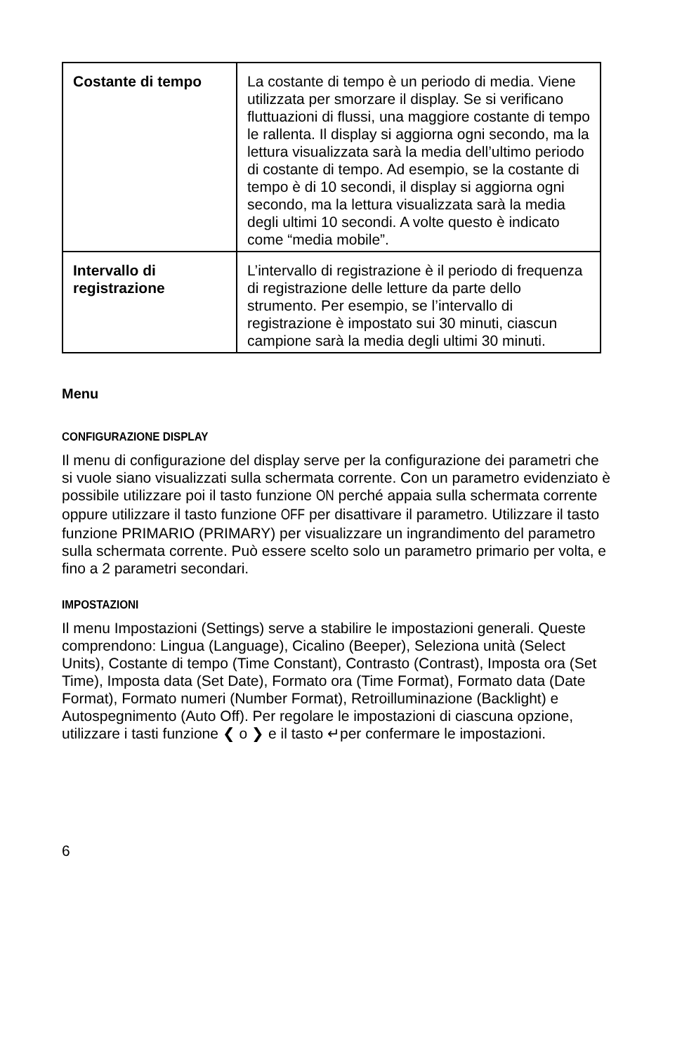| Costante di tempo | La costante di tempo è un periodo di media. Viene utilizzata per smorzare il display. Se si verificano fluttuazioni di flussi, una maggiore costante di tempo le rallenta. Il display si aggiorna ogni secondo, ma la lettura visualizzata sarà la media dell’ultimo periodo di costante di tempo. Ad esempio, se la costante di tempo è di 10 secondi, il display si aggiorna ogni secondo, ma la lettura visualizzata sarà la media degli ultimi 10 secondi. A volte questo è indicato come “media mobile”. |
| Intervallo di registrazione | L’intervallo di registrazione è il periodo di frequenza di registrazione delle letture da parte dello strumento. Per esempio, se l’intervallo di registrazione è impostato sui 30 minuti, ciascun campione sarà la media degli ultimi 30 minuti. |
Menu
CONFIGURAZIONE DISPLAY
Il menu di configurazione del display serve per la configurazione dei parametri che si vuole siano visualizzati sulla schermata corrente. Con un parametro evidenziato è possibile utilizzare poi il tasto funzione ON perché appaia sulla schermata corrente oppure utilizzare il tasto funzione OFF per disattivare il parametro. Utilizzare il tasto funzione PRIMARIO (PRIMARY) per visualizzare un ingrandimento del parametro sulla schermata corrente. Può essere scelto solo un parametro primario per volta, e fino a 2 parametri secondari.
IMPOSTAZIONI
Il menu Impostazioni (Settings) serve a stabilire le impostazioni generali. Queste comprendono: Lingua (Language), Cicalino (Beeper), Seleziona unità (Select Units), Costante di tempo (Time Constant), Contrasto (Contrast), Imposta ora (Set Time), Imposta data (Set Date), Formato ora (Time Format), Formato data (Date Format), Formato numeri (Number Format), Retroilluminazione (Backlight) e Autospegnimento (Auto Off). Per regolare le impostazioni di ciascuna opzione, utilizzare i tasti funzione ❮ o ❯ e il tasto ↵per confermare le impostazioni.
6